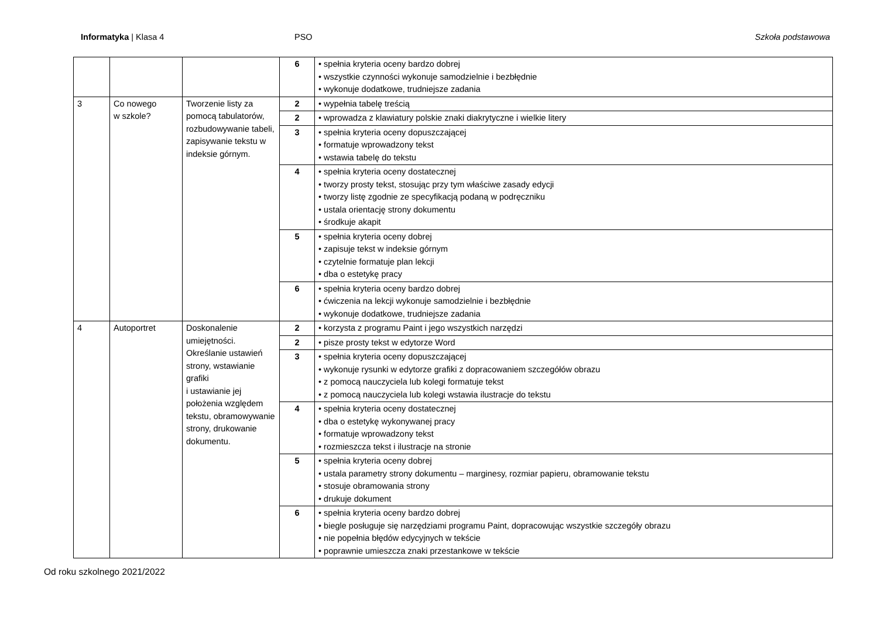Informatyka | Klasa 4 PSO Szkoła podstawowa
| | | | 6 | • spełnia kryteria oceny bardzo dobrej • wszystkie czynności wykonuje samodzielnie i bezbłędnie • wykonuje dodatkowe, trudniejsze zadania |
| 3 | Co nowego w szkole? | Tworzenie listy za pomocą tabulatorów, rozbudowywanie tabeli, zapisywanie tekstu w indeksie górnym. | 2 | • wypełnia tabelę treścią |
| | | | 2 | • wprowadza z klawiatury polskie znaki diakrytyczne i wielkie litery |
| | | | 3 | • spełnia kryteria oceny dopuszczającej • formatuje wprowadzony tekst • wstawia tabelę do tekstu |
| | | | 4 | • spełnia kryteria oceny dostatecznej • tworzy prosty tekst, stosując przy tym właściwe zasady edycji • tworzy listę zgodnie ze specyfikacją podaną w podręczniku • ustala orientację strony dokumentu • środkuje akapit |
| | | | 5 | • spełnia kryteria oceny dobrej • zapisuje tekst w indeksie górnym • czytelnie formatuje plan lekcji • dba o estetykę pracy |
| | | | 6 | • spełnia kryteria oceny bardzo dobrej • ćwiczenia na lekcji wykonuje samodzielnie i bezbłędnie • wykonuje dodatkowe, trudniejsze zadania |
| 4 | Autoportret | Doskonalenie umiejętności. Określanie ustawień strony, wstawianie grafiki i ustawianie jej położenia względem tekstu, obramowywanie strony, drukowanie dokumentu. | 2 | • korzysta z programu Paint i jego wszystkich narzędzi |
| | | | 2 | • pisze prosty tekst w edytorze Word |
| | | | 3 | • spełnia kryteria oceny dopuszczającej • wykonuje rysunki w edytorze grafiki z dopracowaniem szczegółów obrazu • z pomocą nauczyciela lub kolegi formatuje tekst • z pomocą nauczyciela lub kolegi wstawia ilustracje do tekstu |
| | | | 4 | • spełnia kryteria oceny dostatecznej • dba o estetykę wykonywanej pracy • formatuje wprowadzony tekst • rozmieszcza tekst i ilustracje na stronie |
| | | | 5 | • spełnia kryteria oceny dobrej • ustala parametry strony dokumentu – marginesy, rozmiar papieru, obramowanie tekstu • stosuje obramowania strony • drukuje dokument |
| | | | 6 | • spełnia kryteria oceny bardzo dobrej • biegle posługuje się narzędziami programu Paint, dopracowując wszystkie szczegóły obrazu • nie popełnia błędów edycyjnych w tekście • poprawnie umieszcza znaki przestankowe w tekście |
Od roku szkolnego 2021/2022